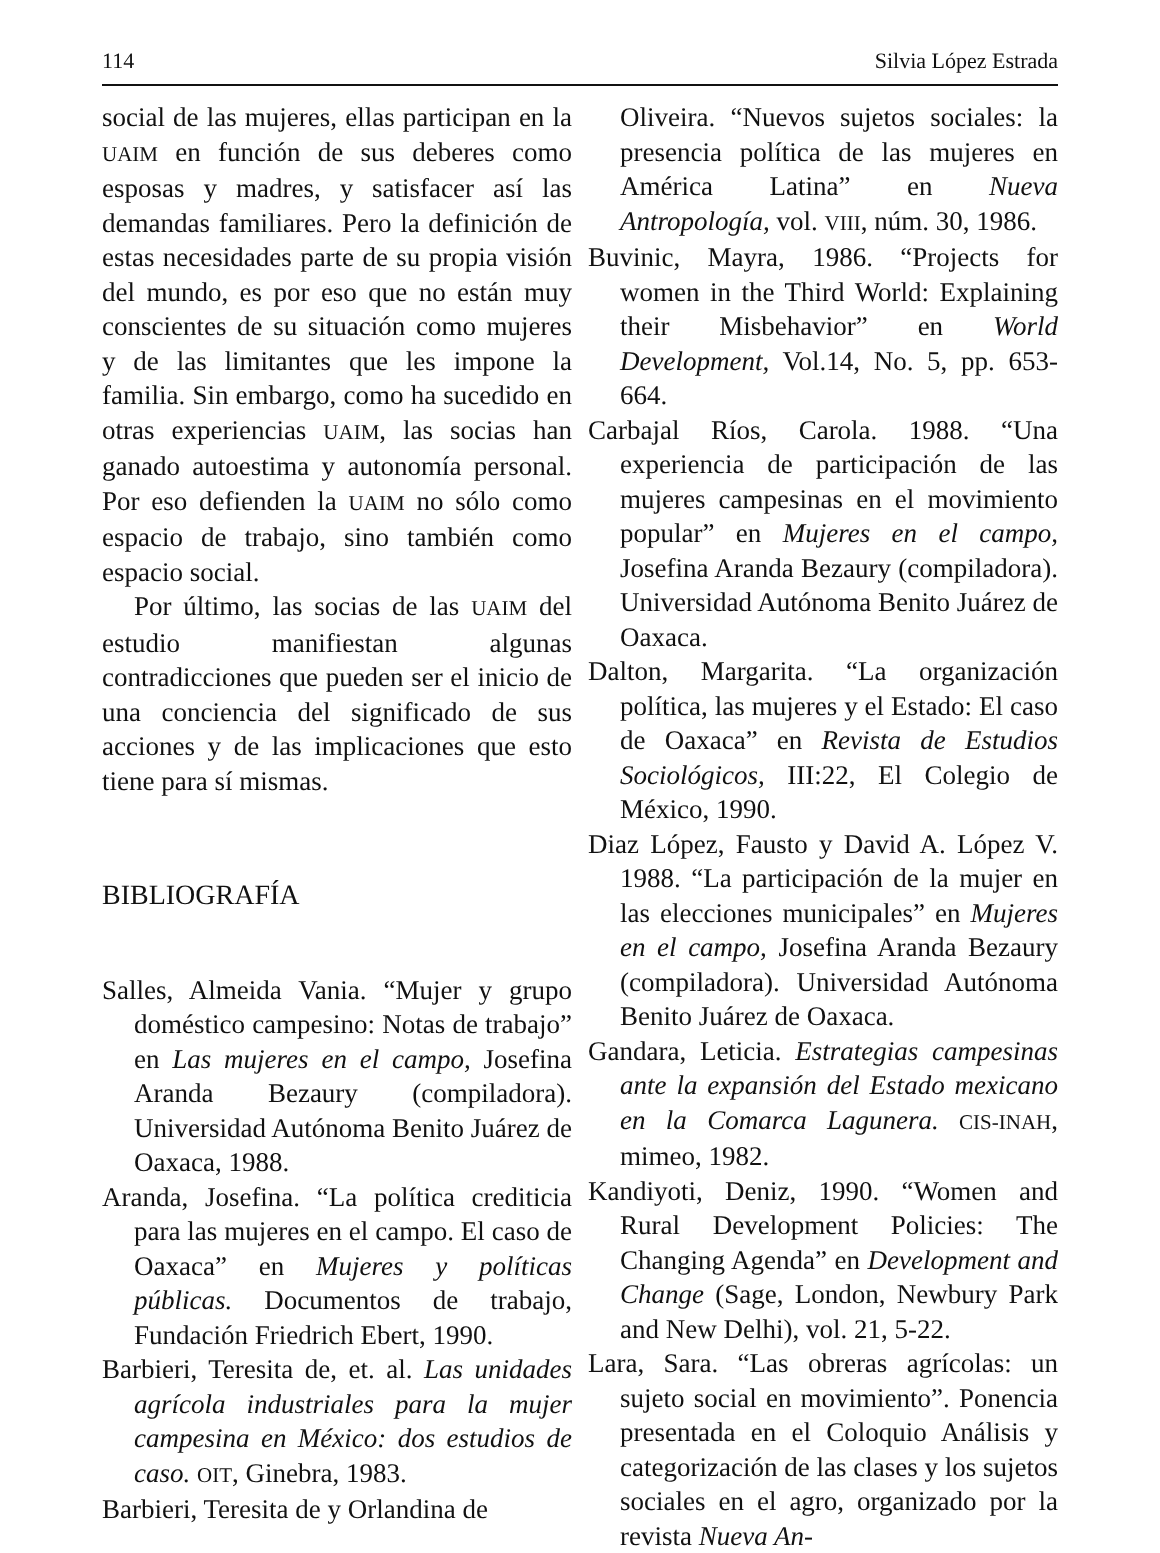114 Silvia López Estrada
social de las mujeres, ellas participan en la UAIM en función de sus deberes como esposas y madres, y satisfacer así las demandas familiares. Pero la definición de estas necesidades parte de su propia visión del mundo, es por eso que no están muy conscientes de su situación como mujeres y de las limitantes que les impone la familia. Sin embargo, como ha sucedido en otras experiencias UAIM, las socias han ganado autoestima y autonomía personal. Por eso defienden la UAIM no sólo como espacio de trabajo, sino también como espacio social.
Por último, las socias de las UAIM del estudio manifiestan algunas contradicciones que pueden ser el inicio de una conciencia del significado de sus acciones y de las implicaciones que esto tiene para sí mismas.
BIBLIOGRAFÍA
Salles, Almeida Vania. “Mujer y grupo doméstico campesino: Notas de trabajo” en Las mujeres en el campo, Josefina Aranda Bezaury (compiladora). Universidad Autónoma Benito Juárez de Oaxaca, 1988.
Aranda, Josefina. “La política crediticia para las mujeres en el campo. El caso de Oaxaca” en Mujeres y políticas públicas. Documentos de trabajo, Fundación Friedrich Ebert, 1990.
Barbieri, Teresita de, et. al. Las unidades agrícola industriales para la mujer campesina en México: dos estudios de caso. OIT, Ginebra, 1983.
Barbieri, Teresita de y Orlandina de
Oliveira. “Nuevos sujetos sociales: la presencia política de las mujeres en América Latina” en Nueva Antropología, vol. VIII, núm. 30, 1986.
Buvinic, Mayra, 1986. “Projects for women in the Third World: Explaining their Misbehavior” en World Development, Vol.14, No. 5, pp. 653-664.
Carbajal Ríos, Carola. 1988. “Una experiencia de participación de las mujeres campesinas en el movimiento popular” en Mujeres en el campo, Josefina Aranda Bezaury (compiladora). Universidad Autónoma Benito Juárez de Oaxaca.
Dalton, Margarita. “La organización política, las mujeres y el Estado: El caso de Oaxaca” en Revista de Estudios Sociológicos, III:22, El Colegio de México, 1990.
Diaz López, Fausto y David A. López V. 1988. “La participación de la mujer en las elecciones municipales” en Mujeres en el campo, Josefina Aranda Bezaury (compiladora). Universidad Autónoma Benito Juárez de Oaxaca.
Gandara, Leticia. Estrategias campesinas ante la expansión del Estado mexicano en la Comarca Lagunera. CIS-INAH, mimeo, 1982.
Kandiyoti, Deniz, 1990. “Women and Rural Development Policies: The Changing Agenda” en Development and Change (Sage, London, Newbury Park and New Delhi), vol. 21, 5-22.
Lara, Sara. “Las obreras agrícolas: un sujeto social en movimiento”. Ponencia presentada en el Coloquio Análisis y categorización de las clases y los sujetos sociales en el agro, organizado por la revista Nueva An-